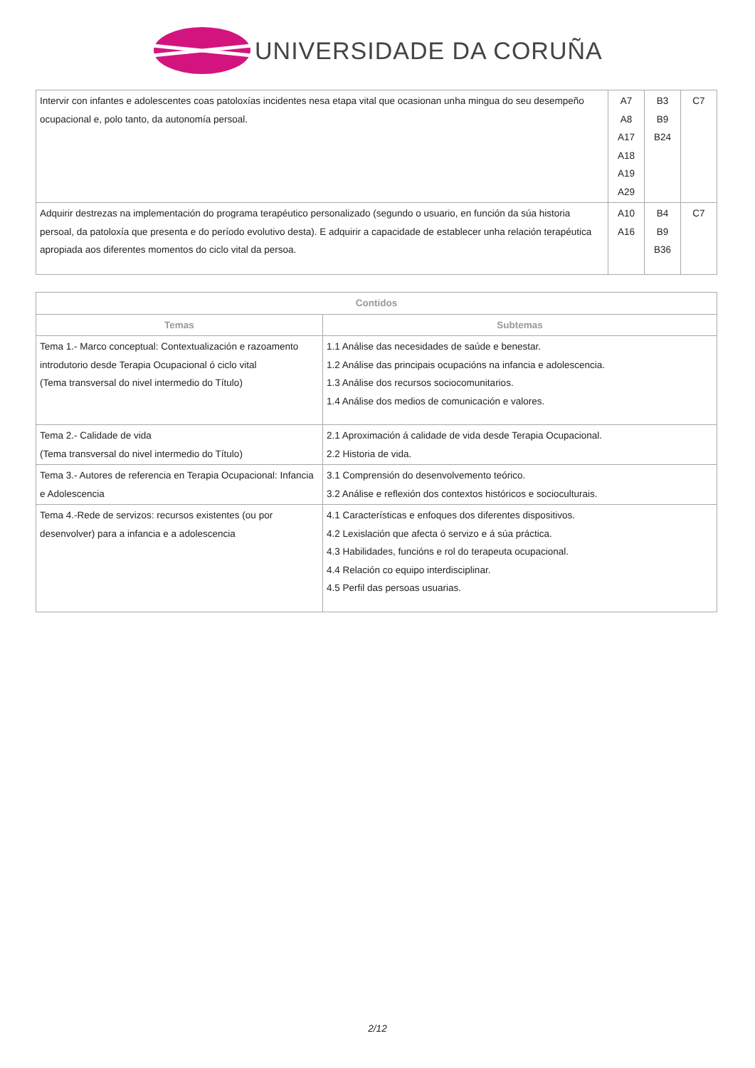UNIVERSIDADE DA CORUÑA
| Intervir con infantes e adolescentes coas patoloxías incidentes nesa etapa vital que ocasionan unha mingua do seu desempeño ocupacional e, polo tanto, da autonomía persoal. | A7 A8 A17 A18 A19 A29 | B3 B9 B24 | C7 |
| Adquirir destrezas na implementación do programa terapéutico personalizado (segundo o usuario, en función da súa historia persoal, da patoloxía que presenta e do período evolutivo desta). E adquirir a capacidade de establecer unha relación terapéutica apropiada aos diferentes momentos do ciclo vital da persoa. | A10 A16 | B4 B9 B36 | C7 |
| Contidos | |
| --- | --- |
| Temas | Subtemas |
| Tema 1.- Marco conceptual: Contextualización e razoamento introdutorio desde Terapia Ocupacional ó ciclo vital (Tema transversal do nivel intermedio do Título) | 1.1 Análise das necesidades de saúde e benestar. 1.2 Análise das principais ocupacións na infancia e adolescencia. 1.3 Análise dos recursos sociocomunitarios. 1.4 Análise dos medios de comunicación e valores. |
| Tema 2.- Calidade de vida (Tema transversal do nivel intermedio do Título) | 2.1 Aproximación á calidade de vida desde Terapia Ocupacional. 2.2 Historia de vida. |
| Tema 3.- Autores de referencia en Terapia Ocupacional: Infancia e Adolescencia | 3.1 Comprensión do desenvolvemento teórico. 3.2 Análise e reflexión dos contextos históricos e socioculturais. |
| Tema 4.-Rede de servizos: recursos existentes (ou por desenvolver) para a infancia e a adolescencia | 4.1 Características e enfoques dos diferentes dispositivos. 4.2 Lexislación que afecta ó servizo e á súa práctica. 4.3 Habilidades, funcións e rol do terapeuta ocupacional. 4.4 Relación co equipo interdisciplinar. 4.5 Perfil das persoas usuarias. |
2/12